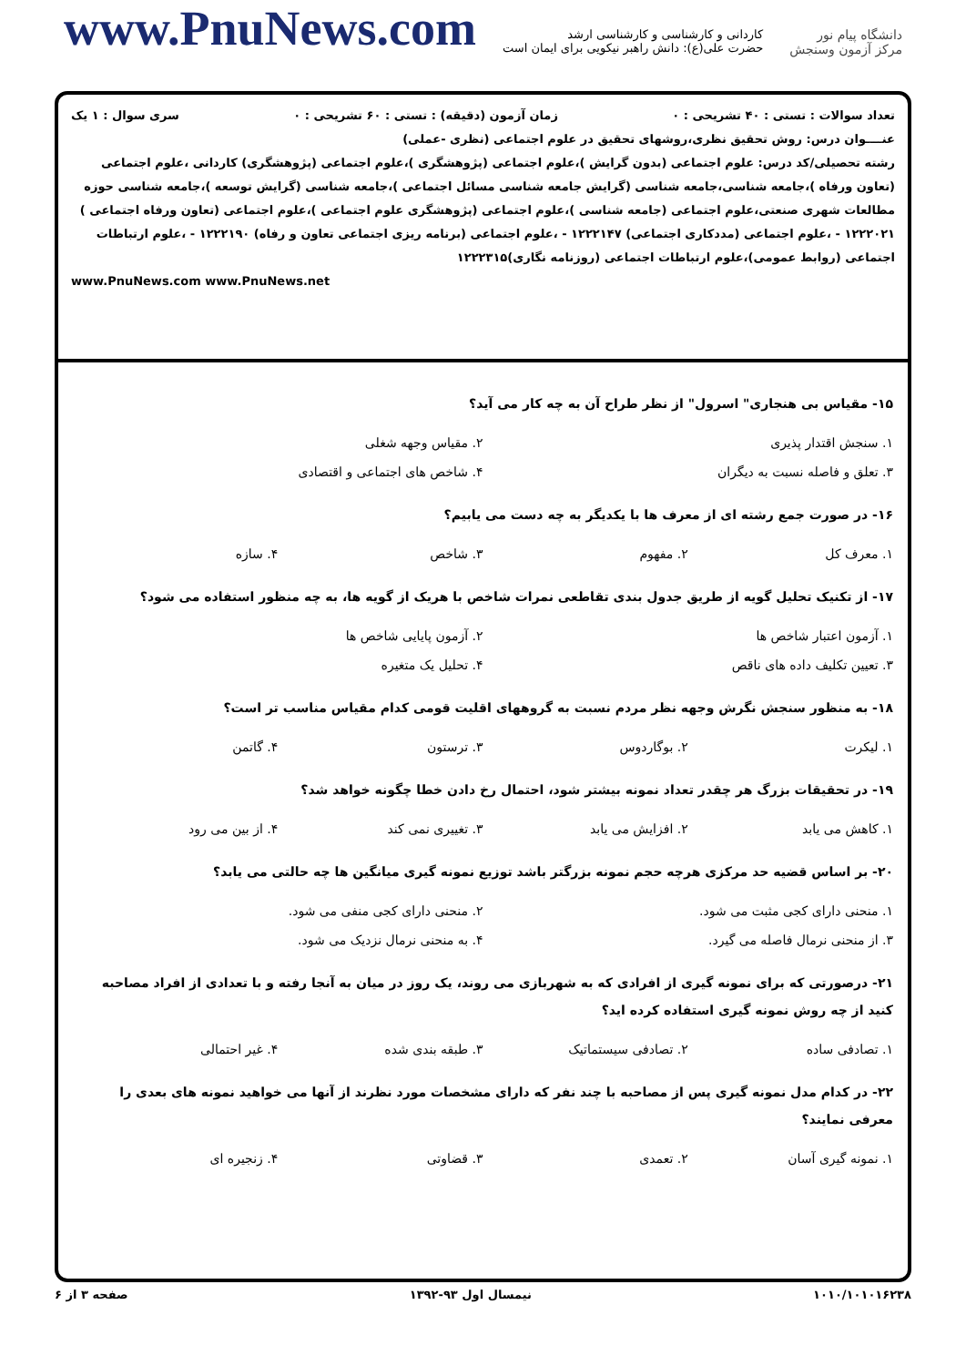www.PnuNews.com
کاردانی و کارشناسی و کارشناسی ارشد
حضرت علی(ع): دانش راهبر نیکویی برای ایمان است
دانشگاه پیام نور
مرکز آزمون وسنجش
تعداد سوالات : تستی : ۴۰ تشریحی : ۰ زمان آزمون (دقیقه) : تستی : ۶۰ تشریحی : ۰ سری سوال : ۱ یک
عنــــوان درس: روش تحقیق نظری،روشهای تحقیق در علوم اجتماعی (نظری -عملی)
رشته تحصیلی/کد درس: علوم اجتماعی (بدون گرایش )،علوم اجتماعی (پژوهشگری )،علوم اجتماعی (پژوهشگری) کاردانی ،علوم اجتماعی (تعاون ورفاه )،جامعه شناسی،جامعه شناسی (گرایش جامعه شناسی مسائل اجتماعی )،جامعه شناسی (گرایش توسعه )،جامعه شناسی حوزه مطالعات شهری صنعتی،علوم اجتماعی (جامعه شناسی )،علوم اجتماعی (پژوهشگری علوم اجتماعی )،علوم اجتماعی (تعاون ورفاه اجتماعی ) ۱۲۲۲۰۲۱ - ،علوم اجتماعی (مددکاری اجتماعی) ۱۲۲۲۱۴۷ - ،علوم اجتماعی (برنامه ریزی اجتماعی تعاون و رفاه) ۱۲۲۲۱۹۰ - ،علوم ارتباطات اجتماعی (روابط عمومی)،علوم ارتباطات اجتماعی (روزنامه نگاری)۱۲۲۲۳۱۵
www.PnuNews.com www.PnuNews.net
۱۵- مقیاس بی هنجاری" اسرول" از نظر طراح آن به چه کار می آید؟
۱. سنجش اقتدار پذیری ۲. مقیاس وجهه شغلی ۳. تعلق و فاصله نسبت به دیگران ۴. شاخص های اجتماعی و اقتصادی
۱۶- در صورت جمع رشته ای از معرف ها با یکدیگر به چه دست می یابیم؟
۱. معرف کل ۲. مفهوم ۳. شاخص ۴. سازه
۱۷- از تکنیک تحلیل گویه از طریق جدول بندی تقاطعی نمرات شاخص با هریک از گویه ها، به چه منظور استفاده می شود؟
۱. آزمون اعتبار شاخص ها ۲. آزمون پایایی شاخص ها ۳. تعیین تکلیف داده های ناقص ۴. تحلیل یک متغیره
۱۸- به منظور سنجش نگرش وجهه نظر مردم نسبت به گروههای اقلیت قومی کدام مقیاس مناسب تر است؟
۱. لیکرت ۲. بوگاردوس ۳. ترستون ۴. گاتمن
۱۹- در تحقیقات بزرگ هر چقدر تعداد نمونه بیشتر شود، احتمال رخ دادن خطا چگونه خواهد شد؟
۱. کاهش می یابد ۲. افزایش می یابد ۳. تغییری نمی کند ۴. از بین می رود
۲۰- بر اساس قضیه حد مرکزی هرچه حجم نمونه بزرگتر باشد توزیع نمونه گیری میانگین ها چه حالتی می یابد؟
۱. منحنی دارای کجی مثبت می شود. ۲. منحنی دارای کجی منفی می شود. ۳. از منحنی نرمال فاصله می گیرد. ۴. به منحنی نرمال نزدیک می شود.
۲۱- درصورتی که برای نمونه گیری از افرادی که به شهربازی می روند، یک روز در میان به آنجا رفته و با تعدادی از افراد مصاحبه کنید از چه روش نمونه گیری استفاده کرده اید؟
۱. تصادفی ساده ۲. تصادفی سیستماتیک ۳. طبقه بندی شده ۴. غیر احتمالی
۲۲- در کدام مدل نمونه گیری پس از مصاحبه با چند نفر که دارای مشخصات مورد نظرند از آنها می خواهید نمونه های بعدی را معرفی نمایند؟
۱. نمونه گیری آسان ۲. تعمدی ۳. قضاوتی ۴. زنجیره ای
صفحه ۳ از ۶ نیمسال اول ۹۳-۱۳۹۲ ۱۰۱۰/۱۰۱۰۱۶۲۳۸